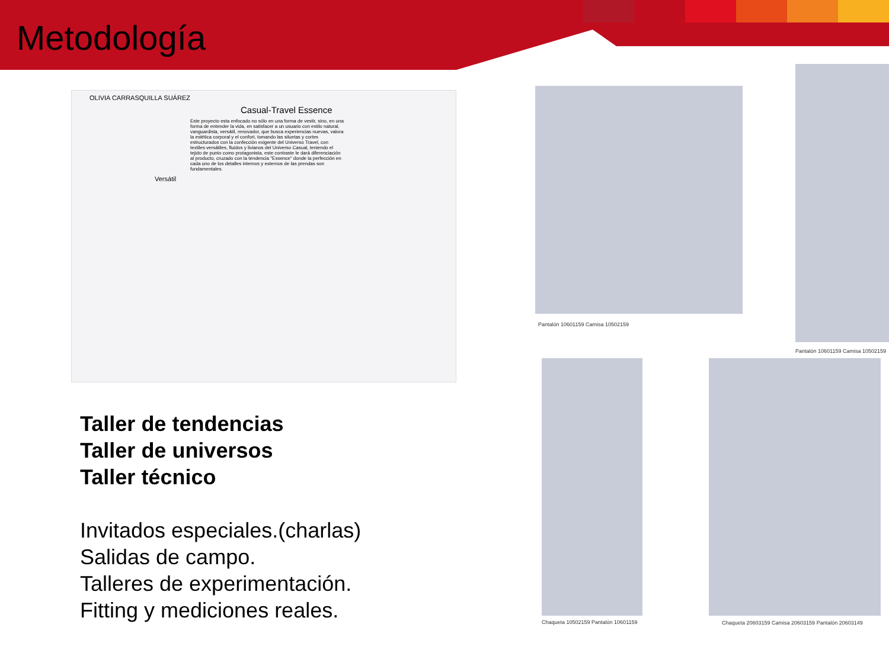Metodología
OLIVIA CARRASQUILLA SUÁREZ
Casual-Travel Essence
Este proyecto esta enfocado no sólo en una forma de vestir, sino, en una forma de entender la vida, en satisfacer a un usuario con estilo natural, vanguardista, versátil, renovador, que busca experiencias nuevas, valora la estética corporal y el confort, tomando las siluetas y cortes estructurados con la confección exigente del Universo Travel, con textiles versátiles, fluidos y livianos del Universo Casual, teniendo el tejido de punto como protagonista, este contraste le dará diferenciación al producto, cruzado con la tendencia "Essence" donde la perfección en cada uno de los detalles internos y externos de las prendas son fundamentales.
Versátil
Pantalón 10601159 Camisa 10502159
Pantalón 10601159 Camisa 10502159
Chaqueta 10502159 Pantalón 10601159
Chaqueta 20603159 Camisa 20603159 Pantalón 20603149
Taller de tendencias
Taller de universos
Taller técnico
Invitados especiales.(charlas)
Salidas de campo.
Talleres de experimentación.
Fitting y mediciones reales.